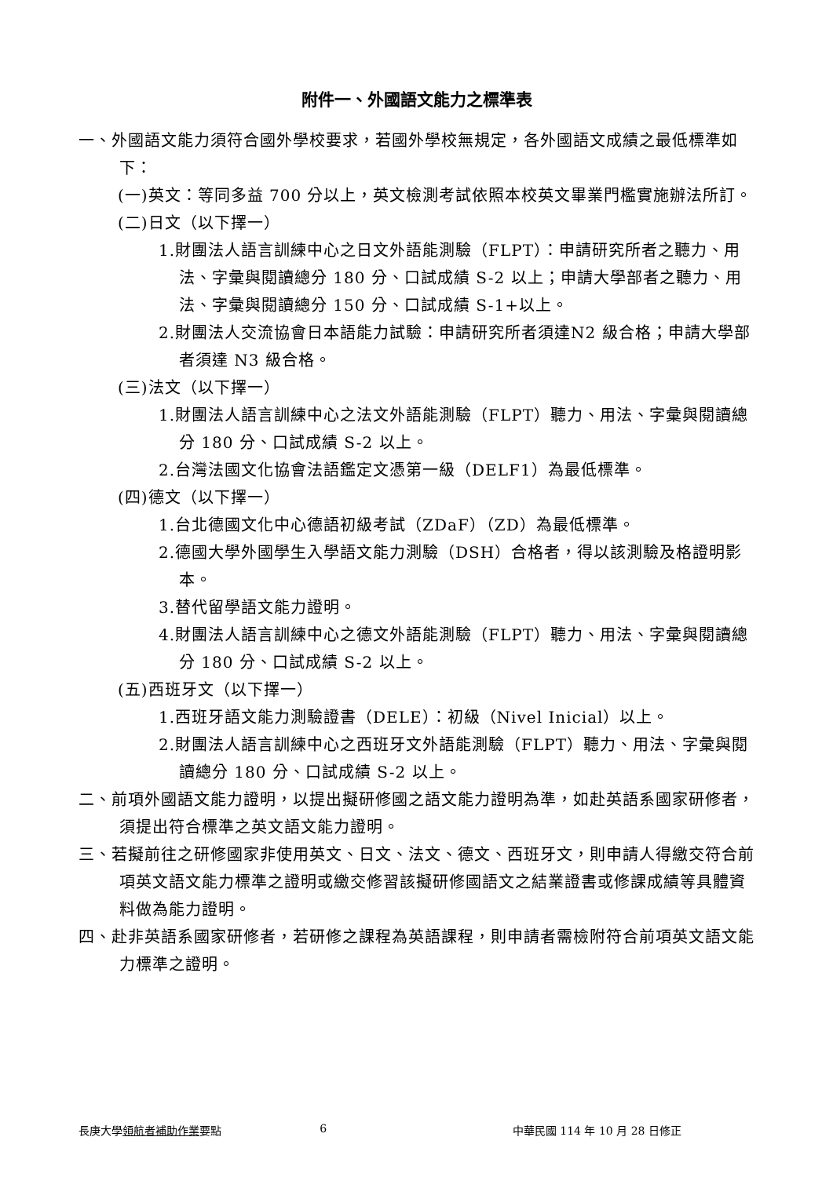附件一、外國語文能力之標準表
一、外國語文能力須符合國外學校要求，若國外學校無規定，各外國語文成績之最低標準如下：
(一)英文：等同多益 700 分以上，英文檢測考試依照本校英文畢業門檻實施辦法所訂。
(二)日文（以下擇一）
1.財團法人語言訓練中心之日文外語能測驗（FLPT）：申請研究所者之聽力、用法、字彙與閱讀總分 180 分、口試成績 S-2 以上；申請大學部者之聽力、用法、字彙與閱讀總分 150 分、口試成績 S-1+以上。
2.財團法人交流協會日本語能力試驗：申請研究所者須達N2 級合格；申請大學部者須達 N3 級合格。
(三)法文（以下擇一）
1.財團法人語言訓練中心之法文外語能測驗（FLPT）聽力、用法、字彙與閱讀總分 180 分、口試成績 S-2 以上。
2.台灣法國文化協會法語鑑定文憑第一級（DELF1）為最低標準。
(四)德文（以下擇一）
1.台北德國文化中心德語初級考試（ZDaF）（ZD）為最低標準。
2.德國大學外國學生入學語文能力測驗（DSH）合格者，得以該測驗及格證明影本。
3.替代留學語文能力證明。
4.財團法人語言訓練中心之德文外語能測驗（FLPT）聽力、用法、字彙與閱讀總分 180 分、口試成績 S-2 以上。
(五)西班牙文（以下擇一）
1.西班牙語文能力測驗證書（DELE）：初級（Nivel Inicial）以上。
2.財團法人語言訓練中心之西班牙文外語能測驗（FLPT）聽力、用法、字彙與閱讀總分 180 分、口試成績 S-2 以上。
二、前項外國語文能力證明，以提出擬研修國之語文能力證明為準，如赴英語系國家研修者，須提出符合標準之英文語文能力證明。
三、若擬前往之研修國家非使用英文、日文、法文、德文、西班牙文，則申請人得繳交符合前項英文語文能力標準之證明或繳交修習該擬研修國語文之結業證書或修課成績等具體資料做為能力證明。
四、赴非英語系國家研修者，若研修之課程為英語課程，則申請者需檢附符合前項英文語文能力標準之證明。
長庚大學領航者補助作業要點 6 中華民國 114 年 10 月 28 日修正